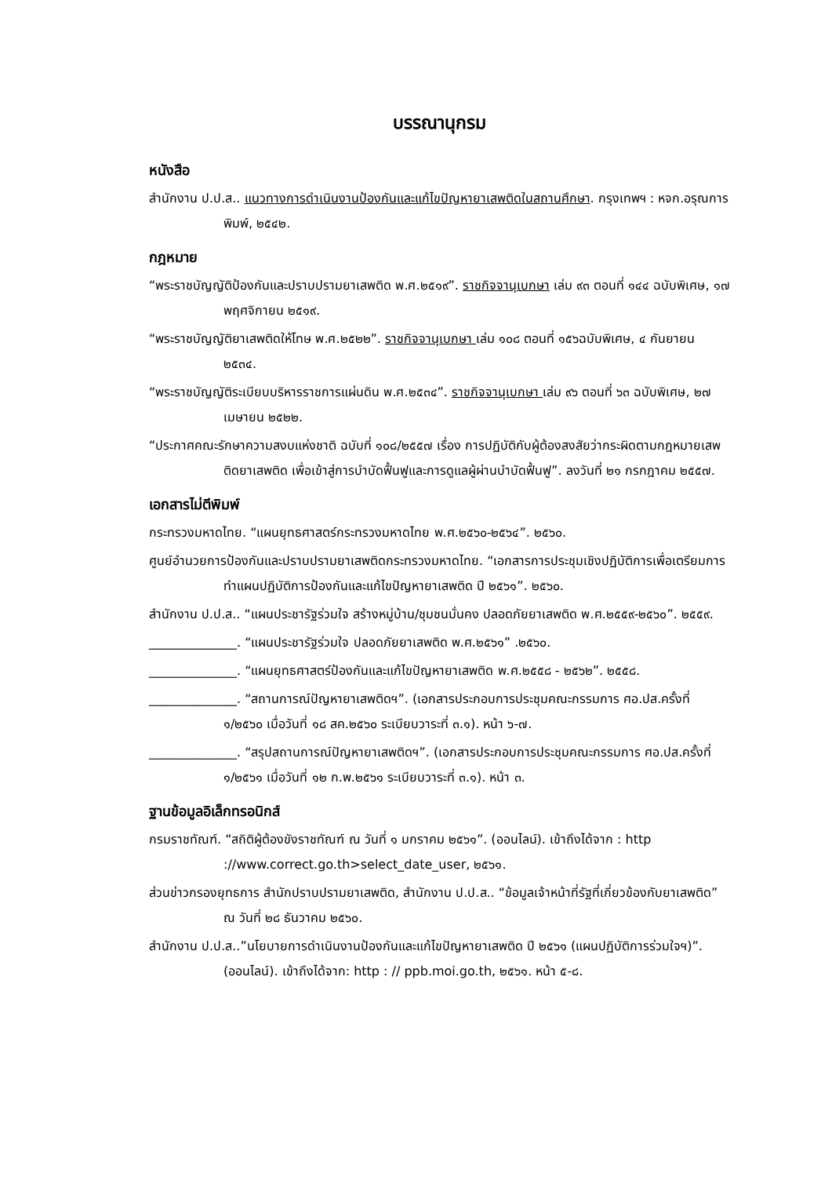บรรณานุกรม
หนังสือ
สำนักงาน ป.ป.ส.. แนวทางการดำเนินงานป้องกันและแก้ไขปัญหายาเสพติดในสถานศึกษา. กรุงเทพฯ : หจก.อรุณการพิมพ์, ๒๕๔๒.
กฎหมาย
“พระราชบัญญัติป้องกันและปราบปรามยาเสพติด พ.ศ.๒๕๑๙”. ราชกิจจานุเบกษา เล่ม ๙๓ ตอนที่ ๑๔๔ ฉบับพิเศษ, ๑๗ พฤศจิกายน ๒๕๑๙.
“พระราชบัญญัติยาเสพติดให้โทษ พ.ศ.๒๕๒๒”. ราชกิจจานุเบกษา เล่ม ๑๐๘ ตอนที่ ๑๕๖ฉบับพิเศษ, ๔ กันยายน ๒๕๓๔.
“พระราชบัญญัติระเบียบบริหารราชการแผ่นดิน พ.ศ.๒๕๓๔”. ราชกิจจานุเบกษา เล่ม ๙๖ ตอนที่ ๖๓ ฉบับพิเศษ, ๒๗ เมษายน ๒๕๒๒.
“ประกาศคณะรักษาความสงบแห่งชาติ ฉบับที่ ๑๐๘/๒๕๕๗ เรื่อง การปฏิบัติกับผู้ต้องสงสัยว่ากระผิดตามกฎหมายเสพติดยาเสพติด เพื่อเข้าสู่การบำบัดฟื้นฟูและการดูแลผู้ผ่านบำบัดฟื้นฟู”. ลงวันที่ ๒๑ กรกฎาคม ๒๕๕๗.
เอกสารไม่ตีพิมพ์
กระทรวงมหาดไทย. “แผนยุทธศาสตร์กระทรวงมหาดไทย พ.ศ.๒๕๖๐-๒๕๖๔”. ๒๕๖๐.
ศูนย์อำนวยการป้องกันและปราบปรามยาเสพติดกระทรวงมหาดไทย. “เอกสารการประชุมเชิงปฏิบัติการเพื่อเตรียมการทำแผนปฏิบัติการป้องกันและแก้ไขปัญหายาเสพติด ปี ๒๕๖๑”. ๒๕๖๐.
สำนักงาน ป.ป.ส.. “แผนประชารัฐร่วมใจ สร้างหมู่บ้าน/ชุมชนมั่นคง ปลอดภัยยาเสพติด พ.ศ.๒๕๕๙-๒๕๖๐”. ๒๕๕๙.
______________. “แผนประชารัฐร่วมใจ ปลอดภัยยาเสพติด พ.ศ.๒๕๖๑” .๒๕๖๐.
______________. “แผนยุทธศาสตร์ป้องกันและแก้ไขปัญหายาเสพติด พ.ศ.๒๕๕๘ - ๒๕๖๒”. ๒๕๕๘.
______________. “สถานการณ์ปัญหายาเสพติดฯ”. (เอกสารประกอบการประชุมคณะกรรมการ ศอ.ปส.ครั้งที่ ๑/๒๕๖๐ เมื่อวันที่ ๑๘ สค.๒๕๖๐ ระเบียบวาระที่ ๓.๑). หน้า ๖-๗.
______________. “สรุปสถานการณ์ปัญหายาเสพติดฯ”. (เอกสารประกอบการประชุมคณะกรรมการ ศอ.ปส.ครั้งที่ ๑/๒๕๖๑ เมื่อวันที่ ๑๒ ก.พ.๒๕๖๑ ระเบียบวาระที่ ๓.๑). หน้า ๓.
ฐานข้อมูลอิเล็กทรอนิกส์
กรมราชทัณฑ์. “สถิติผู้ต้องขังราชทัณฑ์ ณ วันที่ ๑ มกราคม ๒๕๖๑”. (ออนไลน์). เข้าถึงได้จาก : http ://www.correct.go.th>select_date_user, ๒๕๖๑.
ส่วนข่าวกรองยุทธการ สำนักปราบปรามยาเสพติด, สำนักงาน ป.ป.ส.. “ข้อมูลเจ้าหน้าที่รัฐที่เกี่ยวข้องกับยาเสพติด” ณ วันที่ ๒๘ ธันวาคม ๒๕๖๐.
สำนักงาน ป.ป.ส..”นโยบายการดำเนินงานป้องกันและแก้ไขปัญหายาเสพติด ปี ๒๕๖๑ (แผนปฏิบัติการร่วมใจฯ)”. (ออนไลน์). เข้าถึงได้จาก: http : // ppb.moi.go.th, ๒๕๖๑. หน้า ๕-๘.